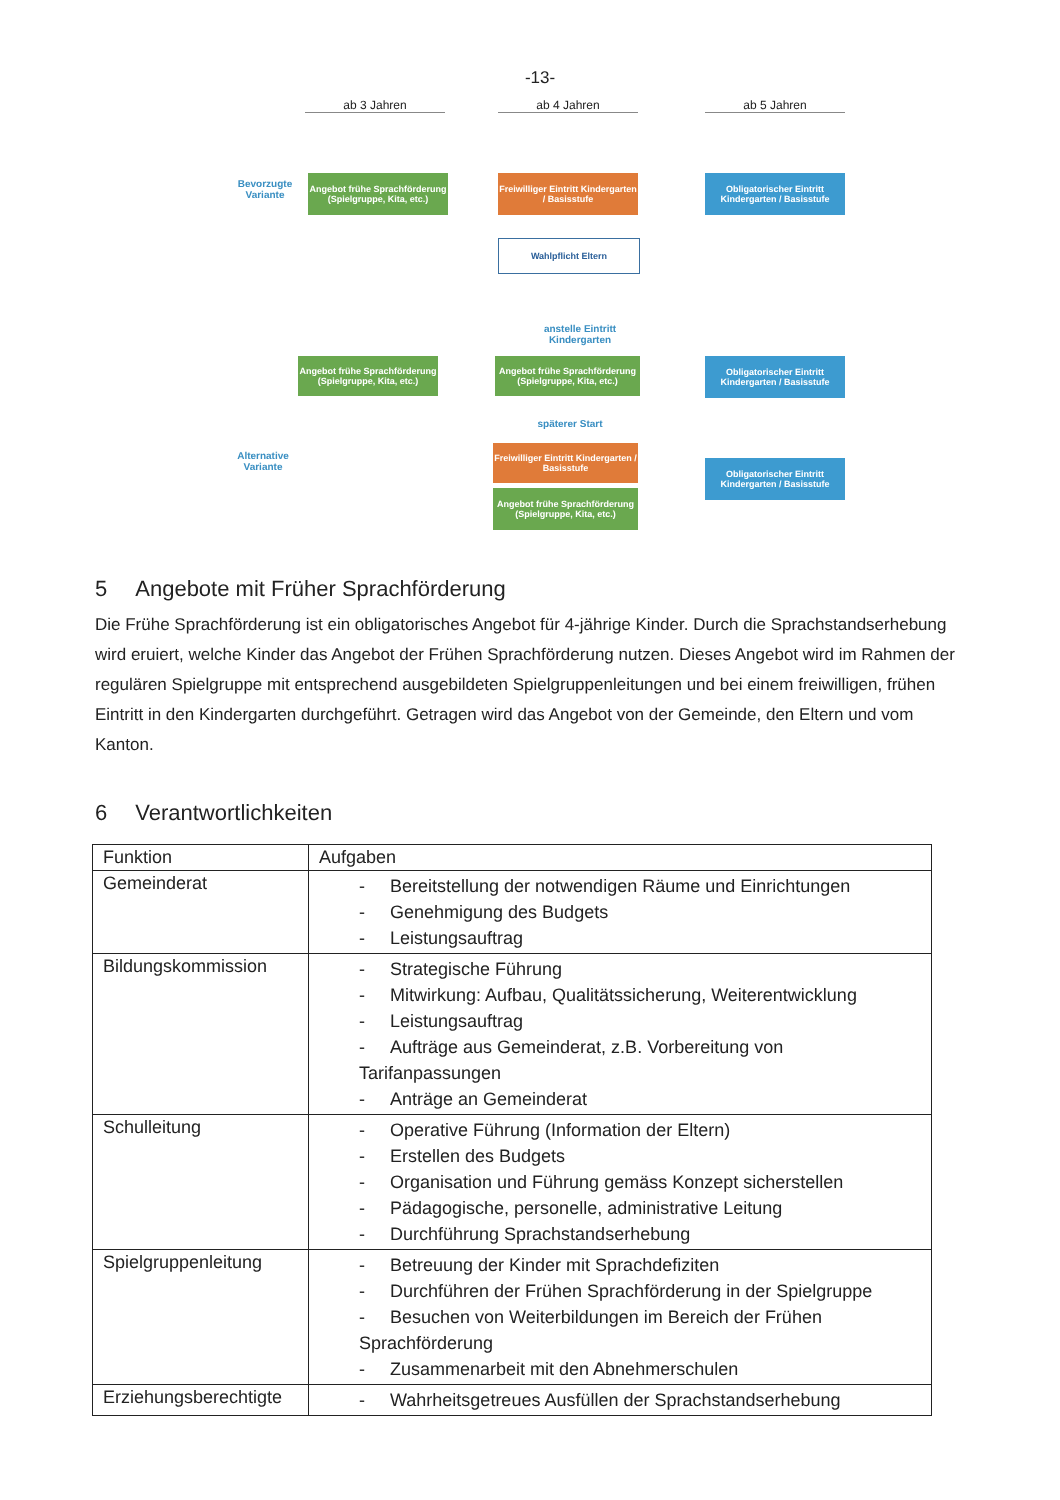-13-
ab 3 Jahren ab 4 Jahren ab 5 Jahren
Bevorzugte Variante
Angebot frühe Sprachförderung (Spielgruppe, Kita, etc.)
Freiwilliger Eintritt Kindergarten / Basisstufe
Obligatorischer Eintritt Kindergarten / Basisstufe
Wahlpflicht Eltern
anstelle Eintritt Kindergarten
Angebot frühe Sprachförderung (Spielgruppe, Kita, etc.)
Angebot frühe Sprachförderung (Spielgruppe, Kita, etc.)
Obligatorischer Eintritt Kindergarten / Basisstufe
späterer Start
Alternative Variante
Freiwilliger Eintritt Kindergarten / Basisstufe
Obligatorischer Eintritt Kindergarten / Basisstufe
Angebot frühe Sprachförderung (Spielgruppe, Kita, etc.)
5 Angebote mit Früher Sprachförderung
Die Frühe Sprachförderung ist ein obligatorisches Angebot für 4-jährige Kinder. Durch die Sprachstandserhebung wird eruiert, welche Kinder das Angebot der Frühen Sprachförderung nutzen. Dieses Angebot wird im Rahmen der regulären Spielgruppe mit entsprechend ausgebildeten Spielgruppenleitungen und bei einem freiwilligen, frühen Eintritt in den Kindergarten durchgeführt. Getragen wird das Angebot von der Gemeinde, den Eltern und vom Kanton.
6 Verantwortlichkeiten
| Funktion | Aufgaben |
| --- | --- |
| Gemeinderat | - Bereitstellung der notwendigen Räume und Einrichtungen - Genehmigung des Budgets - Leistungsauftrag |
| Bildungskommission | - Strategische Führung - Mitwirkung: Aufbau, Qualitätssicherung, Weiterentwicklung - Leistungsauftrag - Aufträge aus Gemeinderat, z.B. Vorbereitung von Tarifanpassungen - Anträge an Gemeinderat |
| Schulleitung | - Operative Führung (Information der Eltern) - Erstellen des Budgets - Organisation und Führung gemäss Konzept sicherstellen - Pädagogische, personelle, administrative Leitung - Durchführung Sprachstandserhebung |
| Spielgruppenleitung | - Betreuung der Kinder mit Sprachdefiziten - Durchführen der Frühen Sprachförderung in der Spielgruppe - Besuchen von Weiterbildungen im Bereich der Frühen Sprachförderung - Zusammenarbeit mit den Abnehmerschulen |
| Erziehungsberechtigte | - Wahrheitsgetreues Ausfüllen der Sprachstandserhebung |